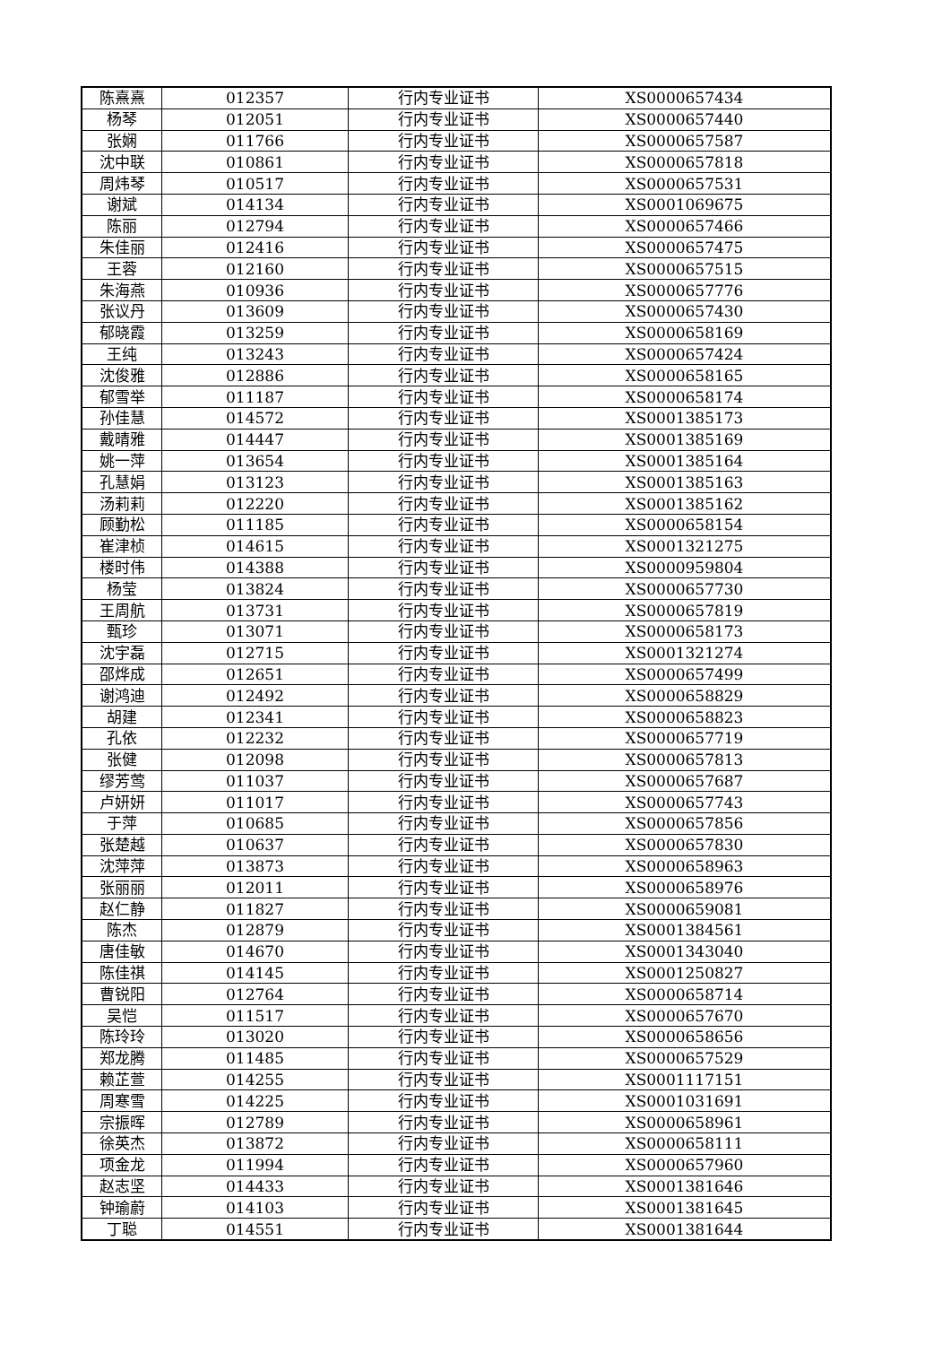| 陈熹熹 | 012357 | 行内专业证书 | XS0000657434 |
| 杨琴 | 012051 | 行内专业证书 | XS0000657440 |
| 张娴 | 011766 | 行内专业证书 | XS0000657587 |
| 沈中联 | 010861 | 行内专业证书 | XS0000657818 |
| 周炜琴 | 010517 | 行内专业证书 | XS0000657531 |
| 谢斌 | 014134 | 行内专业证书 | XS0001069675 |
| 陈丽 | 012794 | 行内专业证书 | XS0000657466 |
| 朱佳丽 | 012416 | 行内专业证书 | XS0000657475 |
| 王蓉 | 012160 | 行内专业证书 | XS0000657515 |
| 朱海燕 | 010936 | 行内专业证书 | XS0000657776 |
| 张议丹 | 013609 | 行内专业证书 | XS0000657430 |
| 郁晓霞 | 013259 | 行内专业证书 | XS0000658169 |
| 王纯 | 013243 | 行内专业证书 | XS0000657424 |
| 沈俊雅 | 012886 | 行内专业证书 | XS0000658165 |
| 郁雪举 | 011187 | 行内专业证书 | XS0000658174 |
| 孙佳慧 | 014572 | 行内专业证书 | XS0001385173 |
| 戴晴雅 | 014447 | 行内专业证书 | XS0001385169 |
| 姚一萍 | 013654 | 行内专业证书 | XS0001385164 |
| 孔慧娟 | 013123 | 行内专业证书 | XS0001385163 |
| 汤莉莉 | 012220 | 行内专业证书 | XS0001385162 |
| 顾勤松 | 011185 | 行内专业证书 | XS0000658154 |
| 崔津桢 | 014615 | 行内专业证书 | XS0001321275 |
| 楼时伟 | 014388 | 行内专业证书 | XS0000959804 |
| 杨莹 | 013824 | 行内专业证书 | XS0000657730 |
| 王周航 | 013731 | 行内专业证书 | XS0000657819 |
| 甄珍 | 013071 | 行内专业证书 | XS0000658173 |
| 沈宇磊 | 012715 | 行内专业证书 | XS0001321274 |
| 邵烨成 | 012651 | 行内专业证书 | XS0000657499 |
| 谢鸿迪 | 012492 | 行内专业证书 | XS0000658829 |
| 胡建 | 012341 | 行内专业证书 | XS0000658823 |
| 孔依 | 012232 | 行内专业证书 | XS0000657719 |
| 张健 | 012098 | 行内专业证书 | XS0000657813 |
| 缪芳莺 | 011037 | 行内专业证书 | XS0000657687 |
| 卢妍妍 | 011017 | 行内专业证书 | XS0000657743 |
| 于萍 | 010685 | 行内专业证书 | XS0000657856 |
| 张楚越 | 010637 | 行内专业证书 | XS0000657830 |
| 沈萍萍 | 013873 | 行内专业证书 | XS0000658963 |
| 张丽丽 | 012011 | 行内专业证书 | XS0000658976 |
| 赵仁静 | 011827 | 行内专业证书 | XS0000659081 |
| 陈杰 | 012879 | 行内专业证书 | XS0001384561 |
| 唐佳敏 | 014670 | 行内专业证书 | XS0001343040 |
| 陈佳祺 | 014145 | 行内专业证书 | XS0001250827 |
| 曹锐阳 | 012764 | 行内专业证书 | XS0000658714 |
| 吴恺 | 011517 | 行内专业证书 | XS0000657670 |
| 陈玲玲 | 013020 | 行内专业证书 | XS0000658656 |
| 郑龙腾 | 011485 | 行内专业证书 | XS0000657529 |
| 赖芷萱 | 014255 | 行内专业证书 | XS0001117151 |
| 周寒雪 | 014225 | 行内专业证书 | XS0001031691 |
| 宗振晖 | 012789 | 行内专业证书 | XS0000658961 |
| 徐英杰 | 013872 | 行内专业证书 | XS0000658111 |
| 项金龙 | 011994 | 行内专业证书 | XS0000657960 |
| 赵志坚 | 014433 | 行内专业证书 | XS0001381646 |
| 钟瑜蔚 | 014103 | 行内专业证书 | XS0001381645 |
| 丁聪 | 014551 | 行内专业证书 | XS0001381644 |